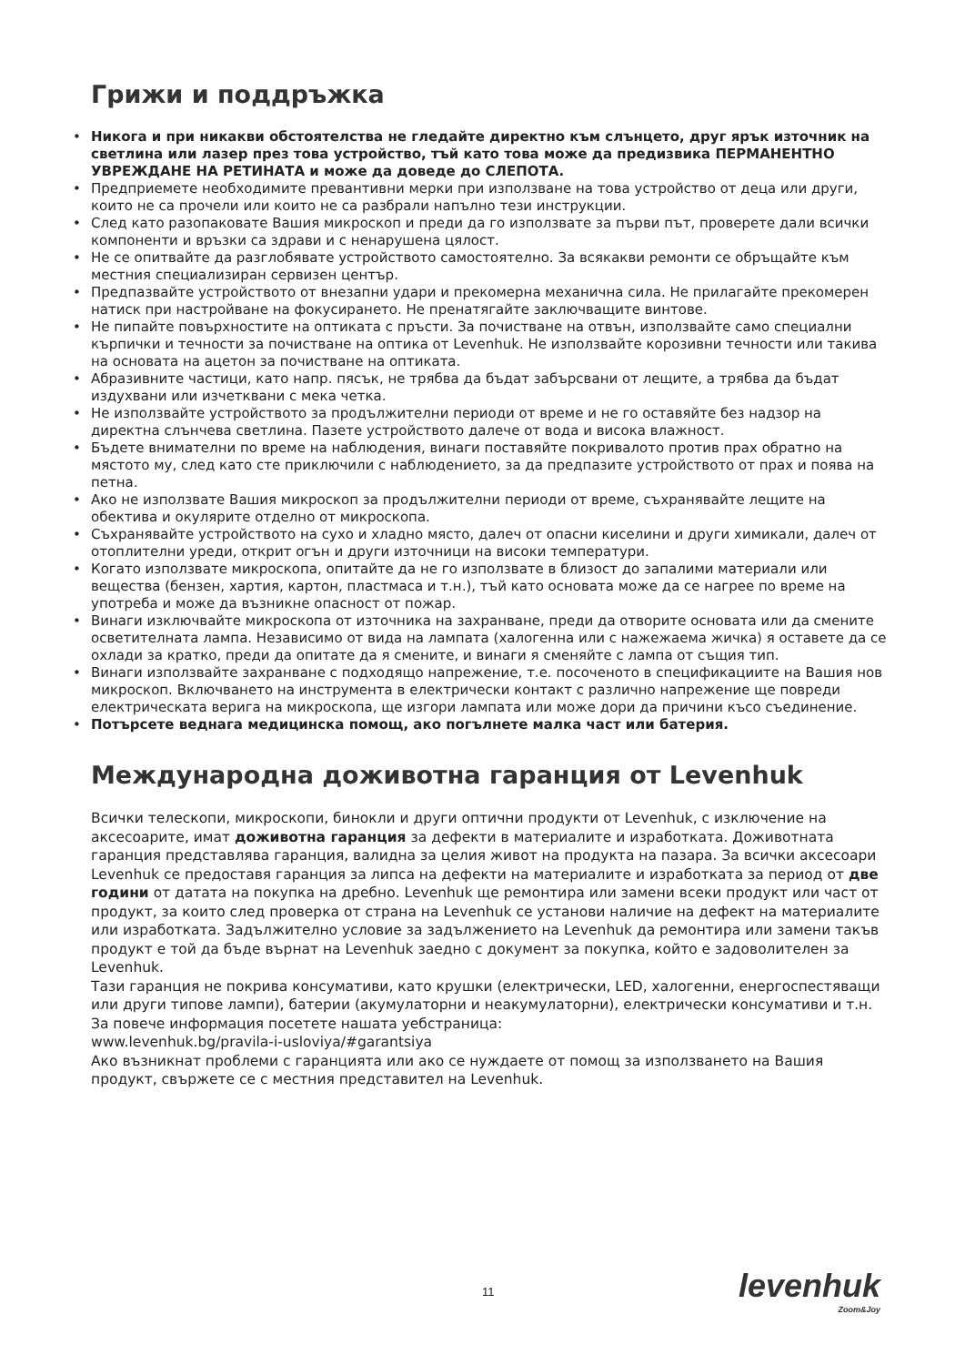Грижи и поддръжка
• Никога и при никакви обстоятелства не гледайте директно към слънцето, друг ярък източник на светлина или лазер през това устройство, тъй като това може да предизвика ПЕРМАНЕНТНО УВРЕЖДАНЕ НА РЕТИНАТА и може да доведе до СЛЕПОТА.
• Предприемете необходимите превантивни мерки при използване на това устройство от деца или други, които не са прочели или които не са разбрали напълно тези инструкции.
• След като разопаковате Вашия микроскоп и преди да го използвате за първи път, проверете дали всички компоненти и връзки са здрави и с ненарушена цялост.
• Не се опитвайте да разглобявате устройството самостоятелно. За всякакви ремонти се обръщайте към местния специализиран сервизен център.
• Предпазвайте устройството от внезапни удари и прекомерна механична сила. Не прилагайте прекомерен натиск при настройване на фокусирането. Не пренатягайте заключващите винтове.
• Не пипайте повърхностите на оптиката с пръсти. За почистване на отвън, използвайте само специални кърпички и течности за почистване на оптика от Levenhuk. Не използвайте корозивни течности или такива на основата на ацетон за почистване на оптиката.
• Абразивните частици, като напр. пясък, не трябва да бъдат забърсвани от лещите, а трябва да бъдат издухвани или изчетквани с мека четка.
• Не използвайте устройството за продължителни периоди от време и не го оставяйте без надзор на директна слънчева светлина. Пазете устройството далече от вода и висока влажност.
• Бъдете внимателни по време на наблюдения, винаги поставяйте покривалото против прах обратно на мястото му, след като сте приключили с наблюдението, за да предпазите устройството от прах и поява на петна.
• Ако не използвате Вашия микроскоп за продължителни периоди от време, съхранявайте лещите на обектива и окулярите отделно от микроскопа.
• Съхранявайте устройството на сухо и хладно място, далеч от опасни киселини и други химикали, далеч от отоплителни уреди, открит огън и други източници на високи температури.
• Когато използвате микроскопа, опитайте да не го използвате в близост до запалими материали или вещества (бензен, хартия, картон, пластмаса и т.н.), тъй като основата може да се нагрее по време на употреба и може да възникне опасност от пожар.
• Винаги изключвайте микроскопа от източника на захранване, преди да отворите основата или да смените осветителната лампа. Независимо от вида на лампата (халогенна или с нажежаема жичка) я оставете да се охлади за кратко, преди да опитате да я смените, и винаги я сменяйте с лампа от същия тип.
• Винаги използвайте захранване с подходящо напрежение, т.е. посоченото в спецификациите на Вашия нов микроскоп. Включването на инструмента в електрически контакт с различно напрежение ще повреди електрическата верига на микроскопа, ще изгори лампата или може дори да причини късо съединение.
• Потърсете веднага медицинска помощ, ако погълнете малка част или батерия.
Международна доживотна гаранция от Levenhuk
Всички телескопи, микроскопи, бинокли и други оптични продукти от Levenhuk, с изключение на аксесоарите, имат доживотна гаранция за дефекти в материалите и изработката. Доживотната гаранция представлява гаранция, валидна за целия живот на продукта на пазара. За всички аксесоари Levenhuk се предоставя гаранция за липса на дефекти на материалите и изработката за период от две години от датата на покупка на дребно. Levenhuk ще ремонтира или замени всеки продукт или част от продукт, за които след проверка от страна на Levenhuk се установи наличие на дефект на материалите или изработката. Задължително условие за задължението на Levenhuk да ремонтира или замени такъв продукт е той да бъде върнат на Levenhuk заедно с документ за покупка, който е задоволителен за Levenhuk.
Тази гаранция не покрива консумативи, като крушки (електрически, LED, халогенни, енергоспестяващи или други типове лампи), батерии (акумулаторни и неакумулаторни), електрически консумативи и т.н.
За повече информация посетете нашата уебстраница:
www.levenhuk.bg/pravila-i-usloviya/#garantsiya
Ако възникнат проблеми с гаранцията или ако се нуждаете от помощ за използването на Вашия продукт, свържете се с местния представител на Levenhuk.
11 levenhuk
Zoom&Joy